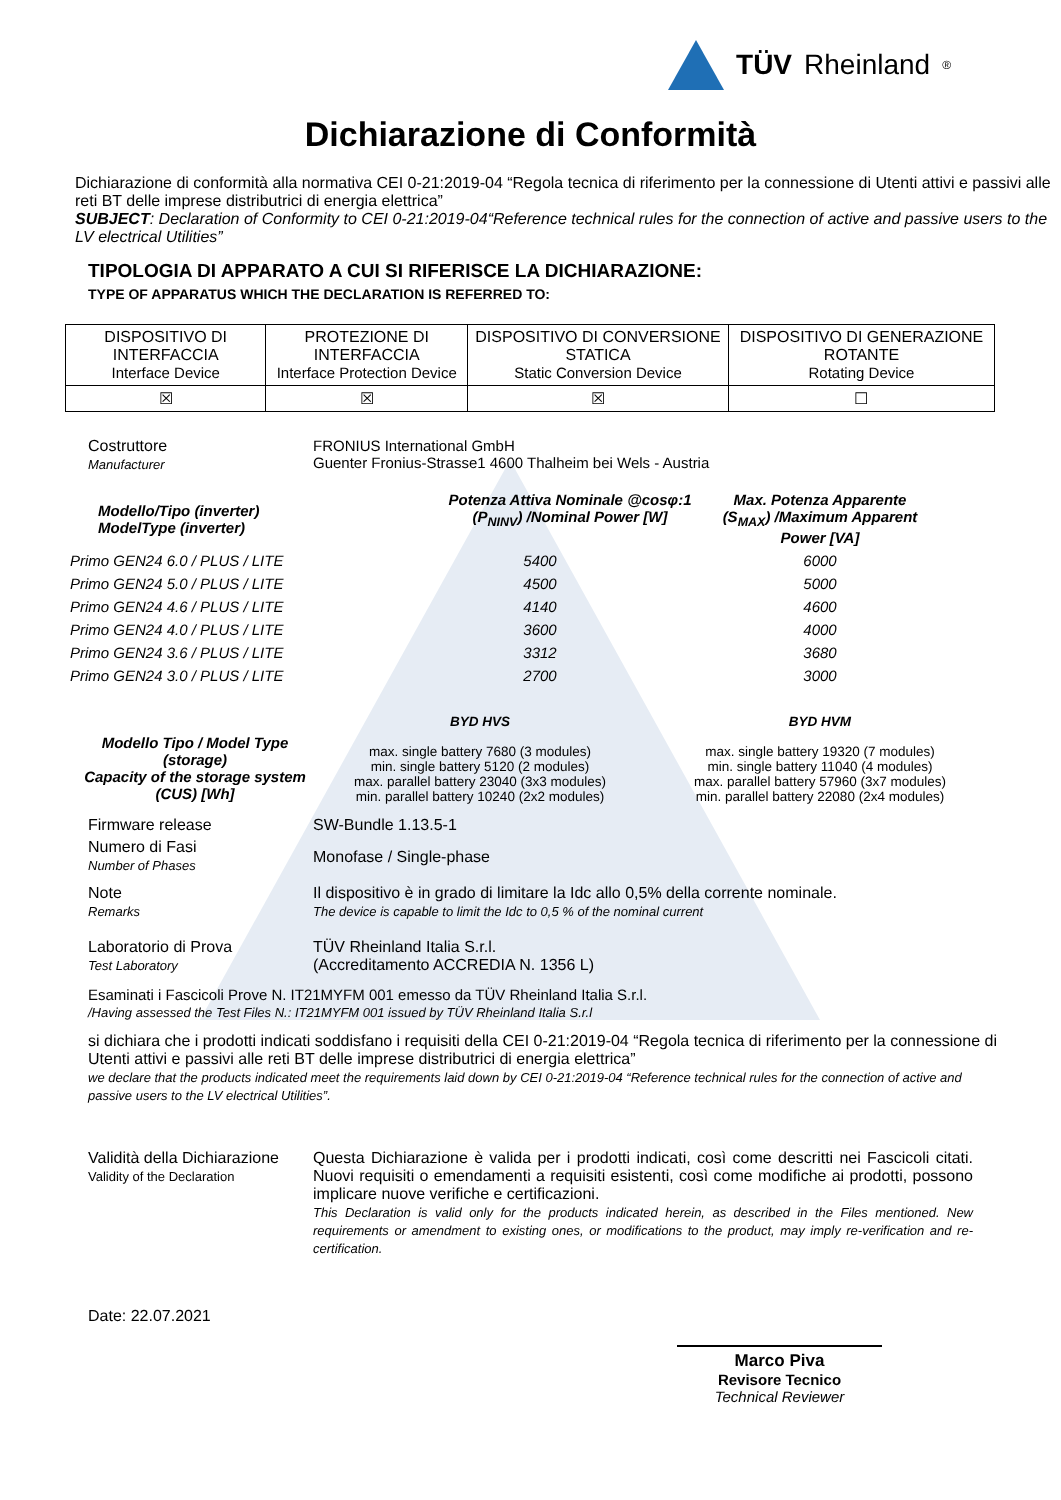TÜV Rheinland<sup>®</sup>
Dichiarazione di Conformità
Dichiarazione di conformità alla normativa CEI 0-21:2019-04 “Regola tecnica di riferimento per la connessione di Utenti attivi e passivi alle reti BT delle imprese distributrici di energia elettrica”
SUBJECT: Declaration of Conformity to CEI 0-21:2019-04“Reference technical rules for the connection of active and passive users to the LV electrical Utilities”
TIPOLOGIA DI APPARATO A CUI SI RIFERISCE LA DICHIARAZIONE:
TYPE OF APPARATUS WHICH THE DECLARATION IS REFERRED TO:
| DISPOSITIVO DI INTERFACCIA Interface Device | PROTEZIONE DI INTERFACCIA Interface Protection Device | DISPOSITIVO DI CONVERSIONE STATICA Static Conversion Device | DISPOSITIVO DI GENERAZIONE ROTANTE Rotating Device |
| ☒ | ☒ | ☒ | ☐ |
Costruttore
Manufacturer
FRONIUS International GmbH
Guenter Fronius-Strasse1 4600 Thalheim bei Wels - Austria
Modello/Tipo (inverter)
ModelType (inverter)
Potenza Attiva Nominale @cosφ:1 (P<sub>NINV</sub>) /Nominal Power [W]
Max. Potenza Apparente (S<sub>MAX</sub>) /Maximum Apparent Power [VA]
Primo GEN24 6.0 / PLUS / LITE
5400
6000
Primo GEN24 5.0 / PLUS / LITE
4500
5000
Primo GEN24 4.6 / PLUS / LITE
4140
4600
Primo GEN24 4.0 / PLUS / LITE
3600
4000
Primo GEN24 3.6 / PLUS / LITE
3312
3680
Primo GEN24 3.0 / PLUS / LITE
2700
3000
Modello Tipo / Model Type (storage)
Capacity of the storage system (CUS) [Wh]
BYD HVS
max. single battery 7680 (3 modules)
min. single battery 5120 (2 modules)
max. parallel battery 23040 (3x3 modules)
min. parallel battery 10240 (2x2 modules)
BYD HVM
max. single battery 19320 (7 modules)
min. single battery 11040 (4 modules)
max. parallel battery 57960 (3x7 modules)
min. parallel battery 22080 (2x4 modules)
Firmware release SW-Bundle 1.13.5-1
Numero di Fasi
Number of Phases
Monofase / Single-phase
Note
Remarks
Il dispositivo è in grado di limitare la Idc allo 0,5% della corrente nominale.
The device is capable to limit the Idc to 0,5 % of the nominal current
Laboratorio di Prova
Test Laboratory
TÜV Rheinland Italia S.r.l.
(Accreditamento ACCREDIA N. 1356 L)
Esaminati i Fascicoli Prove N. IT21MYFM 001 emesso da TÜV Rheinland Italia S.r.l.
/Having assessed the Test Files N.: IT21MYFM 001 issued by TÜV Rheinland Italia S.r.l
si dichiara che i prodotti indicati soddisfano i requisiti della CEI 0-21:2019-04 “Regola tecnica di riferimento per la connessione di Utenti attivi e passivi alle reti BT delle imprese distributrici di energia elettrica”
we declare that the products indicated meet the requirements laid down by CEI 0-21:2019-04 “Reference technical rules for the connection of active and passive users to the LV electrical Utilities”.
Validità della Dichiarazione
Validity of the Declaration
Questa Dichiarazione è valida per i prodotti indicati, così come descritti nei Fascicoli citati. Nuovi requisiti o emendamenti a requisiti esistenti, così come modifiche ai prodotti, possono implicare nuove verifiche e certificazioni.
This Declaration is valid only for the products indicated herein, as described in the Files mentioned. New requirements or amendment to existing ones, or modifications to the product, may imply re-verification and re-certification.
Date: 22.07.2021
Marco Piva
Revisore Tecnico
Technical Reviewer